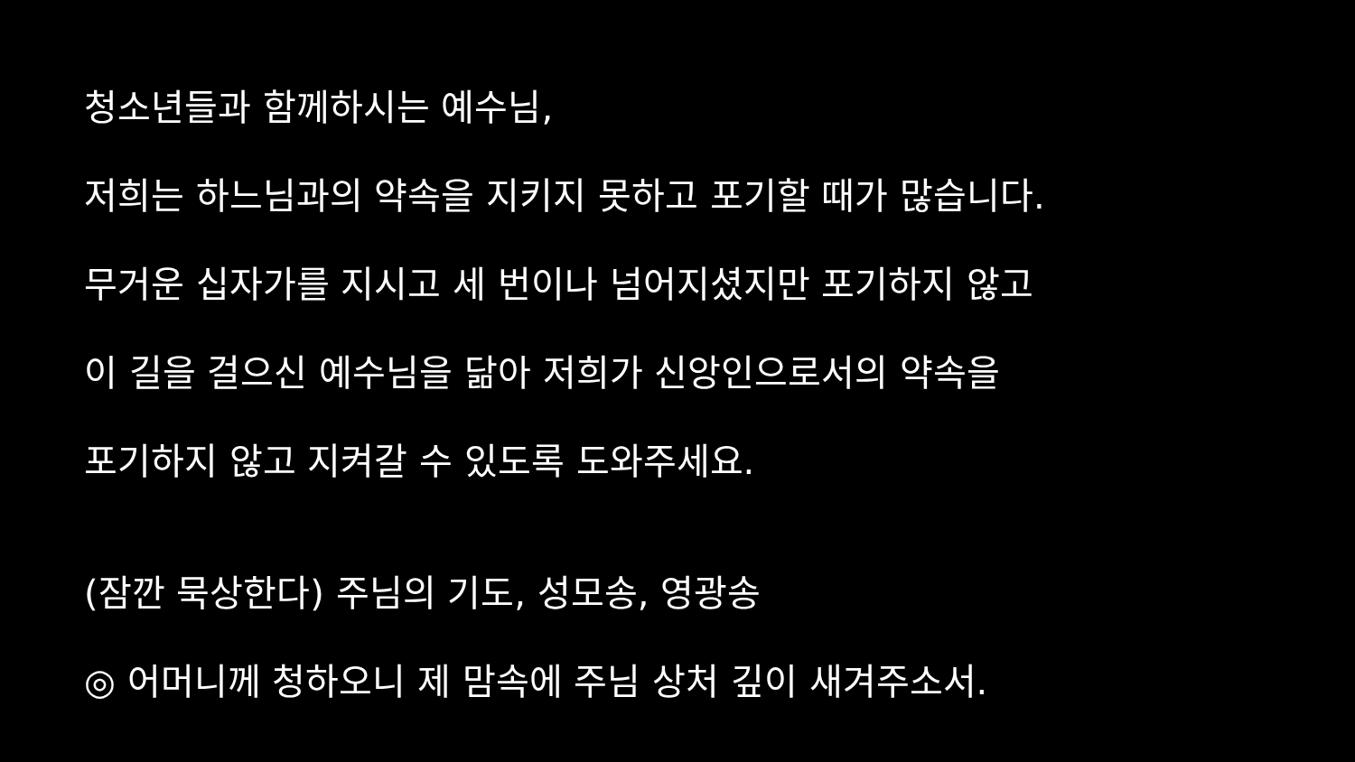청소년들과 함께하시는 예수님,
저희는 하느님과의 약속을 지키지 못하고 포기할 때가 많습니다.
무거운 십자가를 지시고 세 번이나 넘어지셨지만 포기하지 않고
이 길을 걸으신 예수님을 닮아 저희가 신앙인으로서의 약속을
포기하지 않고 지켜갈 수 있도록 도와주세요.
(잠깐 묵상한다) 주님의 기도, 성모송, 영광송
◎ 어머니께 청하오니 제 맘속에 주님 상처 깊이 새겨주소서.